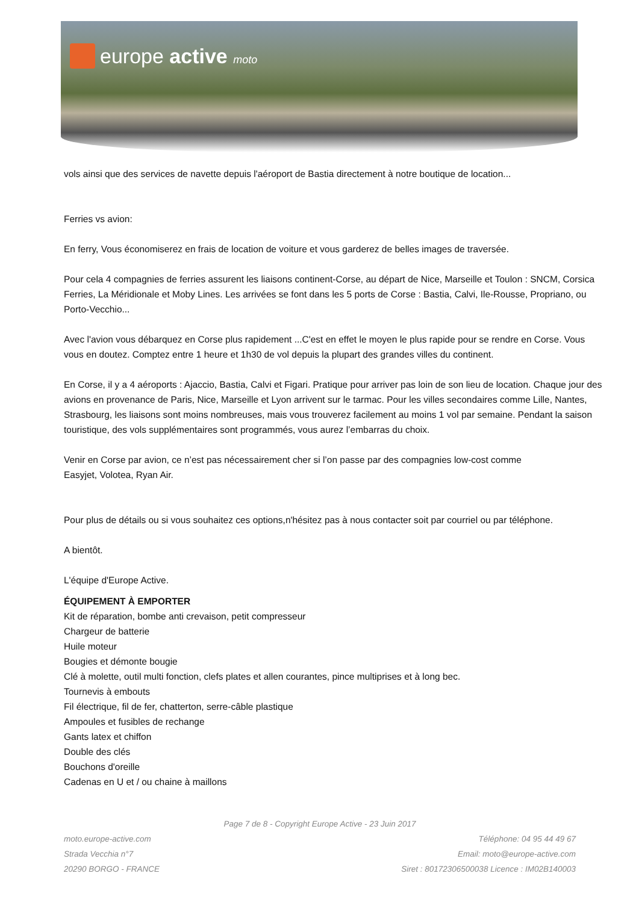europe active moto
vols ainsi que des services de navette depuis l'aéroport de Bastia directement à notre boutique de location...
Ferries vs avion:
En ferry, Vous économiserez en frais de location de voiture et vous garderez de belles images de traversée.
Pour cela 4 compagnies de ferries assurent les liaisons continent-Corse, au départ de Nice, Marseille et Toulon : SNCM, Corsica Ferries, La Méridionale et Moby Lines. Les arrivées se font dans les 5 ports de Corse : Bastia, Calvi, Ile-Rousse, Propriano, ou Porto-Vecchio...
Avec l'avion vous débarquez en Corse plus rapidement ...C'est en effet le moyen le plus rapide pour se rendre en Corse. Vous vous en doutez. Comptez entre 1 heure et 1h30 de vol depuis la plupart des grandes villes du continent.
En Corse, il y a 4 aéroports : Ajaccio, Bastia, Calvi et Figari. Pratique pour arriver pas loin de son lieu de location. Chaque jour des avions en provenance de Paris, Nice, Marseille et Lyon arrivent sur le tarmac. Pour les villes secondaires comme Lille, Nantes, Strasbourg, les liaisons sont moins nombreuses, mais vous trouverez facilement au moins 1 vol par semaine. Pendant la saison touristique, des vols supplémentaires sont programmés, vous aurez l’embarras du choix.
Venir en Corse par avion, ce n’est pas nécessairement cher si l’on passe par des compagnies low-cost comme
Easyjet, Volotea, Ryan Air.
Pour plus de détails ou si vous souhaitez ces options,n'hésitez pas à nous contacter soit par courriel ou par téléphone.
A bientôt.
L'équipe d'Europe Active.
ÉQUIPEMENT À EMPORTER
Kit de réparation, bombe anti crevaison, petit compresseur
Chargeur de batterie
Huile moteur
Bougies et démonte bougie
Clé à molette, outil multi fonction, clefs plates et allen courantes, pince multiprises et à long bec.
Tournevis à embouts
Fil électrique, fil de fer, chatterton, serre-câble plastique
Ampoules et fusibles de rechange
Gants latex et chiffon
Double des clés
Bouchons d'oreille
Cadenas en U et / ou chaine à maillons
Page 7 de 8 - Copyright Europe Active - 23 Juin 2017
moto.europe-active.com
Strada Vecchia n°7
20290 BORGO - FRANCE
Téléphone: 04 95 44 49 67
Email: moto@europe-active.com
Siret : 80172306500038 Licence : IM02B140003